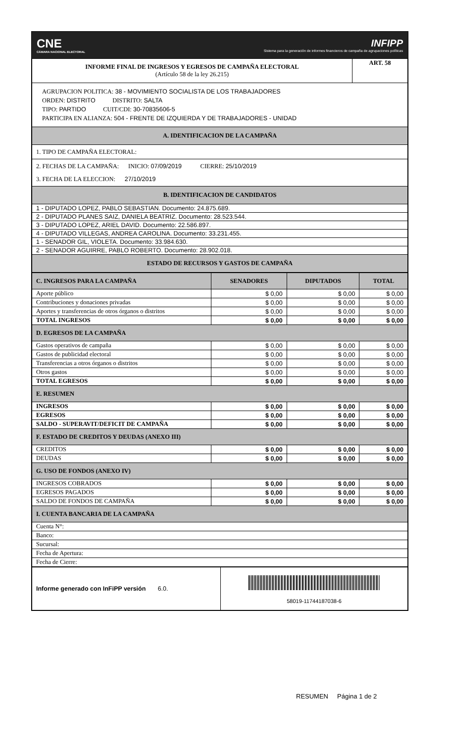CNE
CÁMARA NACIONAL ELECTORAL
INFIPP
Sistema para la generación de informes financieros de campaña de agrupaciones políticas
| INFORME FINAL DE INGRESOS Y EGRESOS DE CAMPAÑA ELECTORAL (Artículo 58 de la ley 26.215) | ART. 58 |
| AGRUPACION POLITICA: 38 - MOVIMIENTO SOCIALISTA DE LOS TRABAJADORES ORDEN: DISTRITO DISTRITO: SALTA TIPO: PARTIDO CUIT/CDI: 30-70835606-5 PARTICIPA EN ALIANZA: 504 - FRENTE DE IZQUIERDA Y DE TRABAJADORES - UNIDAD | |
| A. IDENTIFICACION DE LA CAMPAÑA | |
| 1. TIPO DE CAMPAÑA ELECTORAL: | |
| 2. FECHAS DE LA CAMPAÑA: INICIO: 07/09/2019 CIERRE: 25/10/2019 3. FECHA DE LA ELECCION: 27/10/2019 | |
| B. IDENTIFICACION DE CANDIDATOS | |
| 1 - DIPUTADO LOPEZ, PABLO SEBASTIAN. Documento: 24.875.689. | |
| 2 - DIPUTADO PLANES SAIZ, DANIELA BEATRIZ. Documento: 28.523.544. | |
| 3 - DIPUTADO LOPEZ, ARIEL DAVID. Documento: 22.586.897. | |
| 4 - DIPUTADO VILLEGAS, ANDREA CAROLINA. Documento: 33.231.455. | |
| 1 - SENADOR GIL, VIOLETA. Documento: 33.984.630. | |
| 2 - SENADOR AGUIRRE, PABLO ROBERTO. Documento: 28.902.018. | |
| ESTADO DE RECURSOS Y GASTOS DE CAMPAÑA | |
| C. INGRESOS PARA LA CAMPAÑA | SENADORES | DIPUTADOS | TOTAL |
| Aporte público | $ 0,00 | $ 0,00 | $ 0,00 |
| Contribuciones y donaciones privadas | $ 0,00 | $ 0,00 | $ 0,00 |
| Aportes y transferencias de otros órganos o distritos | $ 0,00 | $ 0,00 | $ 0,00 |
| TOTAL INGRESOS | $ 0,00 | $ 0,00 | $ 0,00 |
| D. EGRESOS DE LA CAMPAÑA | | | |
| Gastos operativos de campaña | $ 0,00 | $ 0,00 | $ 0,00 |
| Gastos de publicidad electoral | $ 0,00 | $ 0,00 | $ 0,00 |
| Transferencias a otros órganos o distritos | $ 0,00 | $ 0,00 | $ 0,00 |
| Otros gastos | $ 0,00 | $ 0,00 | $ 0,00 |
| TOTAL EGRESOS | $ 0,00 | $ 0,00 | $ 0,00 |
| E. RESUMEN | | | |
| INGRESOS | $ 0,00 | $ 0,00 | $ 0,00 |
| EGRESOS | $ 0,00 | $ 0,00 | $ 0,00 |
| SALDO - SUPERAVIT/DEFICIT DE CAMPAÑA | $ 0,00 | $ 0,00 | $ 0,00 |
| F. ESTADO DE CREDITOS Y DEUDAS (ANEXO III) | | | |
| CREDITOS | $ 0,00 | $ 0,00 | $ 0,00 |
| DEUDAS | $ 0,00 | $ 0,00 | $ 0,00 |
| G. USO DE FONDOS (ANEXO IV) | | | |
| INGRESOS COBRADOS | $ 0,00 | $ 0,00 | $ 0,00 |
| EGRESOS PAGADOS | $ 0,00 | $ 0,00 | $ 0,00 |
| SALDO DE FONDOS DE CAMPAÑA | $ 0,00 | $ 0,00 | $ 0,00 |
| I. CUENTA BANCARIA DE LA CAMPAÑA | | | |
| Cuenta N°: | | | |
| Banco: | | | |
| Sucursal: | | | |
| Fecha de Apertura: | | | |
| Fecha de Cierre: | | | |
| Informe generado con InFiPP versión 6.0. | 58019-11744187038-6 |
RESUMEN Página 1 de 2